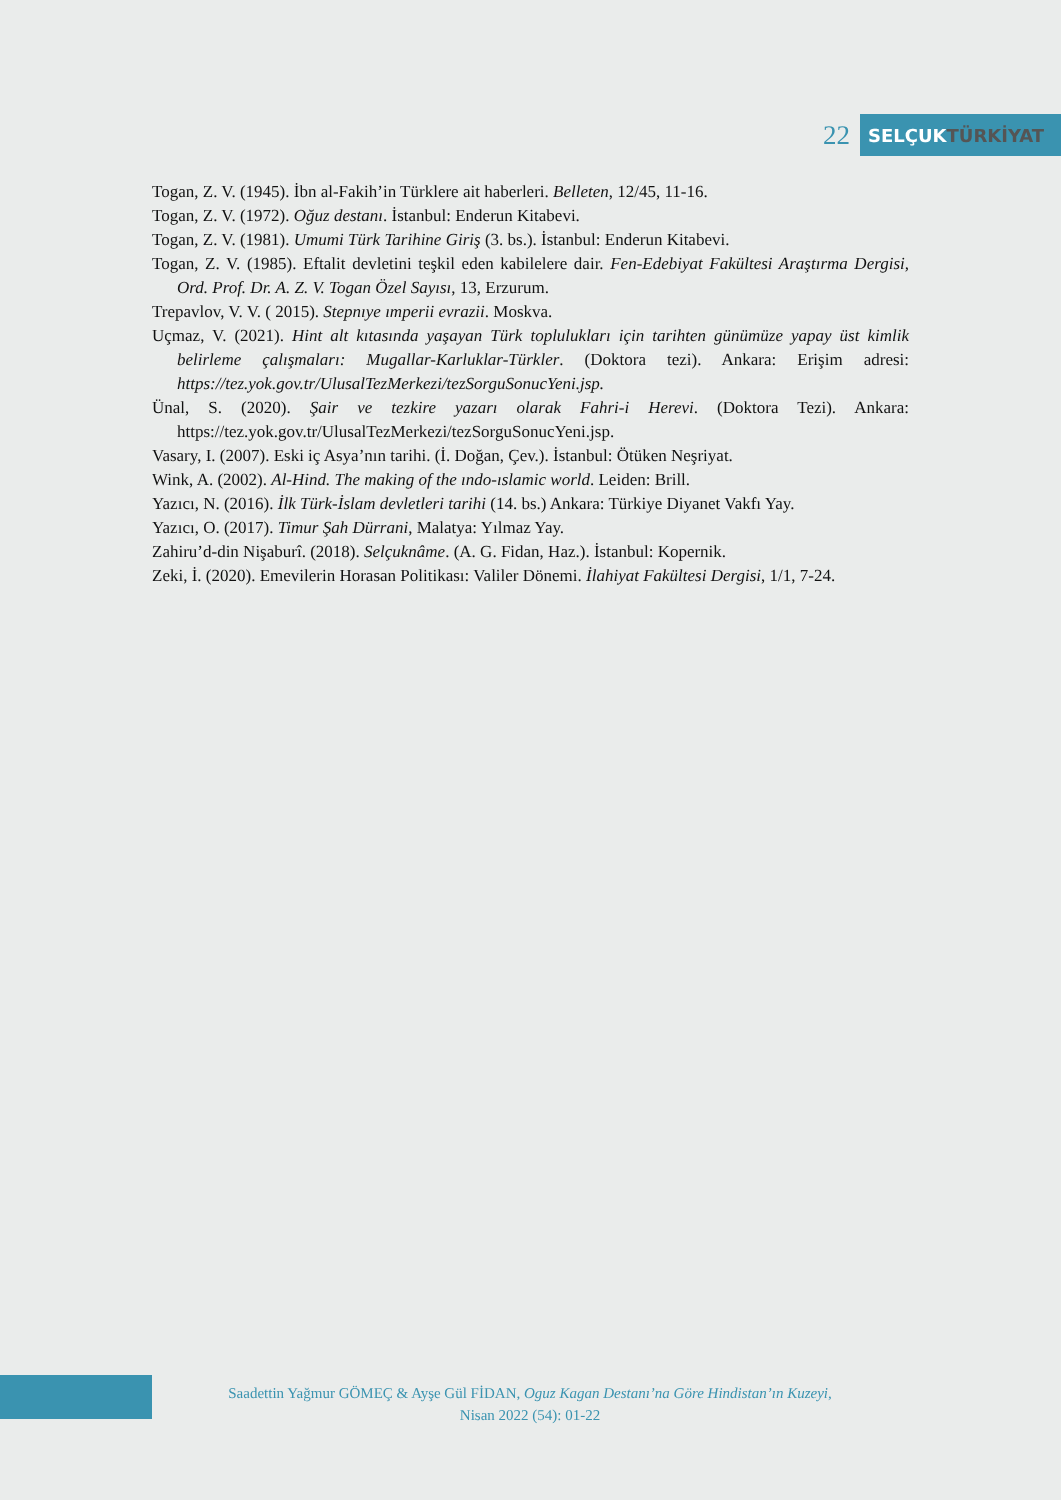22
SELÇUK TÜRKİYAT
Togan, Z. V. (1945). İbn al-Fakih’in Türklere ait haberleri. Belleten, 12/45, 11-16.
Togan, Z. V. (1972). Oğuz destanı. İstanbul: Enderun Kitabevi.
Togan, Z. V. (1981). Umumi Türk Tarihine Giriş (3. bs.). İstanbul: Enderun Kitabevi.
Togan, Z. V. (1985). Eftalit devletini teşkil eden kabilelere dair. Fen-Edebiyat Fakültesi Araştırma Dergisi, Ord. Prof. Dr. A. Z. V. Togan Özel Sayısı, 13, Erzurum.
Trepavlov, V. V. ( 2015). Stepnıye ımperii evrazii. Moskva.
Uçmaz, V. (2021). Hint alt kıtasında yaşayan Türk toplulukları için tarihten günümüze yapay üst kimlik belirleme çalışmaları: Mugallar-Karluklar-Türkler. (Doktora tezi). Ankara: Erişim adresi: https://tez.yok.gov.tr/UlusalTezMerkezi/tezSorguSonucYeni.jsp.
Ünal, S. (2020). Şair ve tezkire yazarı olarak Fahri-i Herevi. (Doktora Tezi). Ankara: https://tez.yok.gov.tr/UlusalTezMerkezi/tezSorguSonucYeni.jsp.
Vasary, I. (2007). Eski iç Asya’nın tarihi. (İ. Doğan, Çev.). İstanbul: Ötüken Neşriyat.
Wink, A. (2002). Al-Hind. The making of the ındo-ıslamic world. Leiden: Brill.
Yazıcı, N. (2016). İlk Türk-İslam devletleri tarihi (14. bs.) Ankara: Türkiye Diyanet Vakfı Yay.
Yazıcı, O. (2017). Timur Şah Dürrani, Malatya: Yılmaz Yay.
Zahiru’d-din Nişaburî. (2018). Selçuknâme. (A. G. Fidan, Haz.). İstanbul: Kopernik.
Zeki, İ. (2020). Emevilerin Horasan Politikası: Valiler Dönemi. İlahiyat Fakültesi Dergisi, 1/1, 7-24.
Saadettin Yağmur GÖMEÇ & Ayşe Gül FİDAN, Oguz Kagan Destanı’na Göre Hindistan’ın Kuzeyi,
Nisan 2022 (54): 01-22